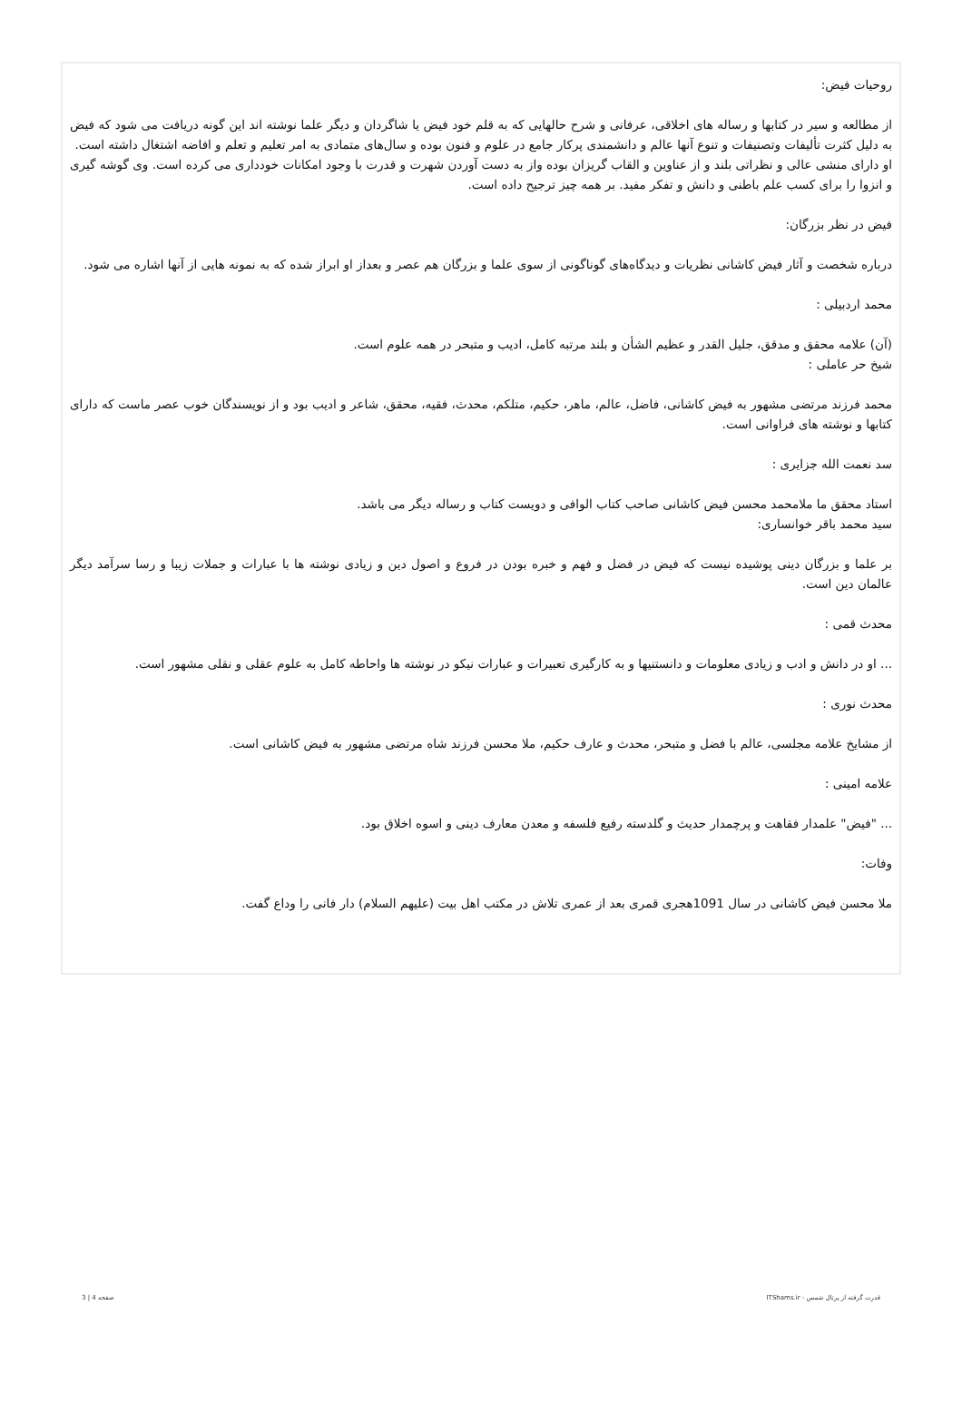روحیات فیض:
از مطالعه و سیر در کتابها و رساله های اخلاقی، عرفانی و شرح حالهایی که به قلم خود فیض یا شاگردان و دیگر علما نوشته اند این گونه دریافت می شود که فیض به دلیل کثرت تألیفات وتصنیفات و تنوع آنها عالم و دانشمندی پرکار جامع در علوم و فنون بوده و سال‌های متمادی به امر تعلیم و تعلم و افاضه اشتغال داشته است.
او دارای منشی عالی و نظراتی بلند و از عناوین و القاب گریزان بوده واز به دست آوردن شهرت و قدرت با وجود امکانات خودداری می کرده است. وی گوشه گیری و انزوا را برای کسب علم باطنی و دانش و تفکر مفید. بر همه چیز ترجیح داده است.
فیض در نظر بزرگان:
درباره شخصت و آثار فیض کاشانی نظریات و دیدگاه‌های گوناگونی از سوی علما و بزرگان هم عصر و بعداز او ابراز شده که به نمونه هایی از آنها اشاره می شود.
محمد اردبیلی :
(آن) علامه محقق و مدقق، جلیل القدر و عظیم الشأن و بلند مرتبه کامل، ادیب و متبحر در همه علوم است.
شیخ حر عاملی :
محمد فرزند مرتضی مشهور به فیض کاشانی، فاضل، عالم، ماهر، حکیم، متلکم، محدث، فقیه، محقق، شاعر و ادیب بود و از نویسندگان خوب عصر ماست که دارای کتابها و نوشته های فراوانی است.
سد نعمت الله جزایری :
استاد محقق ما ملامحمد محسن فیض کاشانی صاحب کتاب الوافی و دویست کتاب و رساله دیگر می باشد.
سید محمد باقر خوانساری:
بر علما و بزرگان دینی پوشیده نیست که فیض در فضل و فهم و خبره بودن در فروع و اصول دین و زیادی نوشته ها با عبارات و جملات زیبا و رسا سرآمد دیگر عالمان دین است.
محدث قمی :
... او در دانش و ادب و زیادی معلومات و دانستنیها و به کارگیری تعبیرات و عبارات نیکو در نوشته ها واحاطه کامل به علوم عقلی و نقلی مشهور است.
محدث نوری :
از مشایخ علامه مجلسی، عالم با فضل و متبحر، محدث و عارف حکیم، ملا محسن فرزند شاه مرتضی مشهور به فیض کاشانی است.
علامه امینی :
... "فیض" علمدار فقاهت و پرچمدار حدیث و گلدسته رفیع فلسفه و معدن معارف دینی و اسوه اخلاق بود.
وفات:
ملا محسن فیض کاشانی در سال 1091هجری قمری بعد از عمری تلاش در مکتب اهل بیت (علیهم السلام) دار فانی را وداع گفت.
قدرت گرفته از پرتال شمس - ITShams.ir صفحه 4 | 3